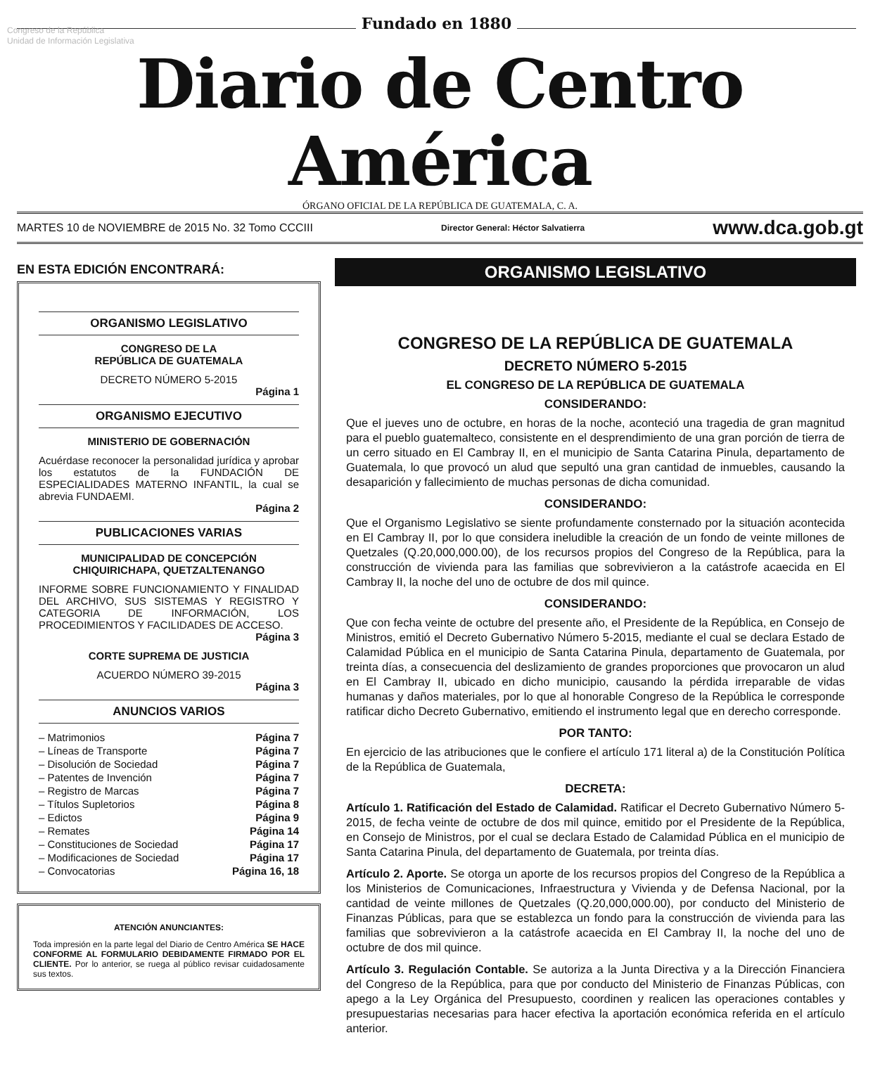Congreso de la República
Unidad de Información Legislativa
Fundado en 1880
Diario de Centro América
ÓRGANO OFICIAL DE LA REPÚBLICA DE GUATEMALA, C. A.
MARTES 10 de NOVIEMBRE de 2015 No. 32 Tomo CCCIII Director General: Héctor Salvatierra www.dca.gob.gt
EN ESTA EDICIÓN ENCONTRARÁ:
ORGANISMO LEGISLATIVO
CONGRESO DE LA
REPÚBLICA DE GUATEMALA
DECRETO NÚMERO 5-2015
Página 1
ORGANISMO EJECUTIVO
MINISTERIO DE GOBERNACIÓN
Acuérdase reconocer la personalidad jurídica y aprobar los estatutos de la FUNDACIÓN DE ESPECIALIDADES MATERNO INFANTIL, la cual se abrevia FUNDAEMI.
Página 2
PUBLICACIONES VARIAS
MUNICIPALIDAD DE CONCEPCIÓN
CHIQUIRICHAPA, QUETZALTENANGO
INFORME SOBRE FUNCIONAMIENTO Y FINALIDAD DEL ARCHIVO, SUS SISTEMAS Y REGISTRO Y CATEGORIA DE INFORMACIÓN, LOS PROCEDIMIENTOS Y FACILIDADES DE ACCESO.
Página 3
CORTE SUPREMA DE JUSTICIA
ACUERDO NÚMERO 39-2015
Página 3
ANUNCIOS VARIOS
– Matrimonios Página 7
– Líneas de Transporte Página 7
– Disolución de Sociedad Página 7
– Patentes de Invención Página 7
– Registro de Marcas Página 7
– Títulos Supletorios Página 8
– Edictos Página 9
– Remates Página 14
– Constituciones de Sociedad Página 17
– Modificaciones de Sociedad Página 17
– Convocatorias Página 16, 18
ATENCIÓN ANUNCIANTES:
Toda impresión en la parte legal del Diario de Centro América SE HACE CONFORME AL FORMULARIO DEBIDAMENTE FIRMADO POR EL CLIENTE. Por lo anterior, se ruega al público revisar cuidadosamente sus textos.
ORGANISMO LEGISLATIVO
CONGRESO DE LA REPÚBLICA DE GUATEMALA
DECRETO NÚMERO 5-2015
EL CONGRESO DE LA REPÚBLICA DE GUATEMALA
CONSIDERANDO:
Que el jueves uno de octubre, en horas de la noche, aconteció una tragedia de gran magnitud para el pueblo guatemalteco, consistente en el desprendimiento de una gran porción de tierra de un cerro situado en El Cambray II, en el municipio de Santa Catarina Pinula, departamento de Guatemala, lo que provocó un alud que sepultó una gran cantidad de inmuebles, causando la desaparición y fallecimiento de muchas personas de dicha comunidad.
CONSIDERANDO:
Que el Organismo Legislativo se siente profundamente consternado por la situación acontecida en El Cambray II, por lo que considera ineludible la creación de un fondo de veinte millones de Quetzales (Q.20,000,000.00), de los recursos propios del Congreso de la República, para la construcción de vivienda para las familias que sobrevivieron a la catástrofe acaecida en El Cambray II, la noche del uno de octubre de dos mil quince.
CONSIDERANDO:
Que con fecha veinte de octubre del presente año, el Presidente de la República, en Consejo de Ministros, emitió el Decreto Gubernativo Número 5-2015, mediante el cual se declara Estado de Calamidad Pública en el municipio de Santa Catarina Pinula, departamento de Guatemala, por treinta días, a consecuencia del deslizamiento de grandes proporciones que provocaron un alud en El Cambray II, ubicado en dicho municipio, causando la pérdida irreparable de vidas humanas y daños materiales, por lo que al honorable Congreso de la República le corresponde ratificar dicho Decreto Gubernativo, emitiendo el instrumento legal que en derecho corresponde.
POR TANTO:
En ejercicio de las atribuciones que le confiere el artículo 171 literal a) de la Constitución Política de la República de Guatemala,
DECRETA:
Artículo 1. Ratificación del Estado de Calamidad. Ratificar el Decreto Gubernativo Número 5-2015, de fecha veinte de octubre de dos mil quince, emitido por el Presidente de la República, en Consejo de Ministros, por el cual se declara Estado de Calamidad Pública en el municipio de Santa Catarina Pinula, del departamento de Guatemala, por treinta días.
Artículo 2. Aporte. Se otorga un aporte de los recursos propios del Congreso de la República a los Ministerios de Comunicaciones, Infraestructura y Vivienda y de Defensa Nacional, por la cantidad de veinte millones de Quetzales (Q.20,000,000.00), por conducto del Ministerio de Finanzas Públicas, para que se establezca un fondo para la construcción de vivienda para las familias que sobrevivieron a la catástrofe acaecida en El Cambray II, la noche del uno de octubre de dos mil quince.
Artículo 3. Regulación Contable. Se autoriza a la Junta Directiva y a la Dirección Financiera del Congreso de la República, para que por conducto del Ministerio de Finanzas Públicas, con apego a la Ley Orgánica del Presupuesto, coordinen y realicen las operaciones contables y presupuestarias necesarias para hacer efectiva la aportación económica referida en el artículo anterior.